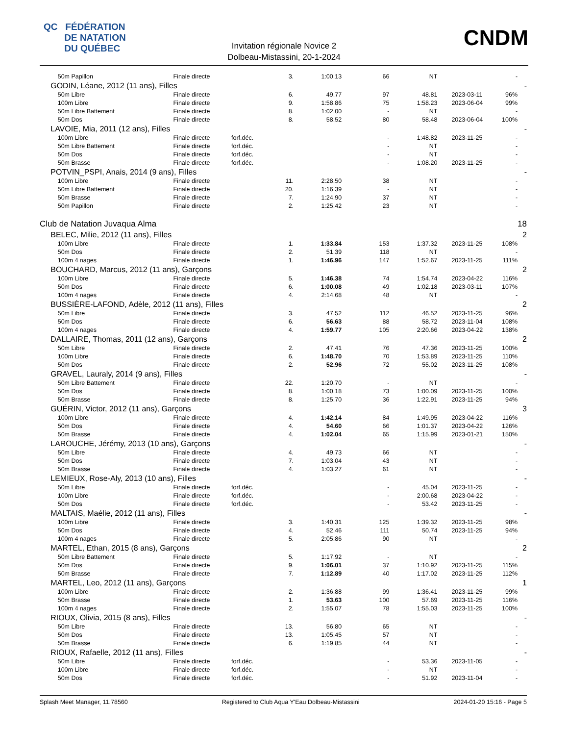QC FÉDÉRATION
DE NATATION
DU QUÉBEC
CNDM
Invitation régionale Novice 2
Dolbeau-Mistassini, 20-1-2024
| | 50m Papillon | Finale directe | 3. | 1:00.13 | 66 | NT | | | - | |
| GODIN, Léane, 2012 (11 ans), Filles | | | | | | | | | | - |
| | 50m Libre | Finale directe | 6. | 49.77 | 97 | 48.81 | | 2023-03-11 | 96% | |
| | 100m Libre | Finale directe | 9. | 1:58.86 | 75 | 1:58.23 | | 2023-06-04 | 99% | |
| | 50m Libre Battement | Finale directe | 8. | 1:02.00 | - | NT | | | - | |
| | 50m Dos | Finale directe | 8. | 58.52 | 80 | 58.48 | | 2023-06-04 | 100% | |
| LAVOIE, Mia, 2011 (12 ans), Filles | | | | | | | | | | - |
| | 100m Libre | Finale directe | forf.déc. | | - | 1:48.82 | | 2023-11-25 | - | |
| | 50m Libre Battement | Finale directe | forf.déc. | | - | NT | | | - | |
| | 50m Dos | Finale directe | forf.déc. | | - | NT | | | - | |
| | 50m Brasse | Finale directe | forf.déc. | | - | 1:08.20 | | 2023-11-25 | - | |
| POTVIN_PSPI, Anais, 2014 (9 ans), Filles | | | | | | | | | | - |
| | 100m Libre | Finale directe | 11. | 2:28.50 | 38 | NT | | | - | |
| | 50m Libre Battement | Finale directe | 20. | 1:16.39 | - | NT | | | - | |
| | 50m Brasse | Finale directe | 7. | 1:24.90 | 37 | NT | | | - | |
| | 50m Papillon | Finale directe | 2. | 1:25.42 | 23 | NT | | | - | |
| Club de Natation Juvaqua Alma | | | | | | | | | | 18 |
| BELEC, Milie, 2012 (11 ans), Filles | | | | | | | | | | 2 |
| | 100m Libre | Finale directe | 1. | 1:33.84 | 153 | 1:37.32 | | 2023-11-25 | 108% | |
| | 50m Dos | Finale directe | 2. | 51.39 | 118 | NT | | | - | |
| | 100m 4 nages | Finale directe | 1. | 1:46.96 | 147 | 1:52.67 | | 2023-11-25 | 111% | |
| BOUCHARD, Marcus, 2012 (11 ans), Garçons | | | | | | | | | | 2 |
| | 100m Libre | Finale directe | 5. | 1:46.38 | 74 | 1:54.74 | | 2023-04-22 | 116% | |
| | 50m Dos | Finale directe | 6. | 1:00.08 | 49 | 1:02.18 | | 2023-03-11 | 107% | |
| | 100m 4 nages | Finale directe | 4. | 2:14.68 | 48 | NT | | | - | |
| BUSSIÈRE-LAFOND, Adèle, 2012 (11 ans), Filles | | | | | | | | | | 2 |
| | 50m Libre | Finale directe | 3. | 47.52 | 112 | 46.52 | | 2023-11-25 | 96% | |
| | 50m Dos | Finale directe | 6. | 56.63 | 88 | 58.72 | | 2023-11-04 | 108% | |
| | 100m 4 nages | Finale directe | 4. | 1:59.77 | 105 | 2:20.66 | | 2023-04-22 | 138% | |
| DALLAIRE, Thomas, 2011 (12 ans), Garçons | | | | | | | | | | 2 |
| | 50m Libre | Finale directe | 2. | 47.41 | 76 | 47.36 | | 2023-11-25 | 100% | |
| | 100m Libre | Finale directe | 6. | 1:48.70 | 70 | 1:53.89 | | 2023-11-25 | 110% | |
| | 50m Dos | Finale directe | 2. | 52.96 | 72 | 55.02 | | 2023-11-25 | 108% | |
| GRAVEL, Lauraly, 2014 (9 ans), Filles | | | | | | | | | | - |
| | 50m Libre Battement | Finale directe | 22. | 1:20.70 | - | NT | | | - | |
| | 50m Dos | Finale directe | 8. | 1:00.18 | 73 | 1:00.09 | | 2023-11-25 | 100% | |
| | 50m Brasse | Finale directe | 8. | 1:25.70 | 36 | 1:22.91 | | 2023-11-25 | 94% | |
| GUÉRIN, Victor, 2012 (11 ans), Garçons | | | | | | | | | | 3 |
| | 100m Libre | Finale directe | 4. | 1:42.14 | 84 | 1:49.95 | | 2023-04-22 | 116% | |
| | 50m Dos | Finale directe | 4. | 54.60 | 66 | 1:01.37 | | 2023-04-22 | 126% | |
| | 50m Brasse | Finale directe | 4. | 1:02.04 | 65 | 1:15.99 | | 2023-01-21 | 150% | |
| LAROUCHE, Jérémy, 2013 (10 ans), Garçons | | | | | | | | | | - |
| | 50m Libre | Finale directe | 4. | 49.73 | 66 | NT | | | - | |
| | 50m Dos | Finale directe | 7. | 1:03.04 | 43 | NT | | | - | |
| | 50m Brasse | Finale directe | 4. | 1:03.27 | 61 | NT | | | - | |
| LEMIEUX, Rose-Aly, 2013 (10 ans), Filles | | | | | | | | | | - |
| | 50m Libre | Finale directe | forf.déc. | | - | 45.04 | | 2023-11-25 | - | |
| | 100m Libre | Finale directe | forf.déc. | | - | 2:00.68 | | 2023-04-22 | - | |
| | 50m Dos | Finale directe | forf.déc. | | - | 53.42 | | 2023-11-25 | - | |
| MALTAIS, Maélie, 2012 (11 ans), Filles | | | | | | | | | | - |
| | 100m Libre | Finale directe | 3. | 1:40.31 | 125 | 1:39.32 | | 2023-11-25 | 98% | |
| | 50m Dos | Finale directe | 4. | 52.46 | 111 | 50.74 | | 2023-11-25 | 94% | |
| | 100m 4 nages | Finale directe | 5. | 2:05.86 | 90 | NT | | | - | |
| MARTEL, Ethan, 2015 (8 ans), Garçons | | | | | | | | | | 2 |
| | 50m Libre Battement | Finale directe | 5. | 1:17.92 | - | NT | | | - | |
| | 50m Dos | Finale directe | 9. | 1:06.01 | 37 | 1:10.92 | | 2023-11-25 | 115% | |
| | 50m Brasse | Finale directe | 7. | 1:12.89 | 40 | 1:17.02 | | 2023-11-25 | 112% | |
| MARTEL, Leo, 2012 (11 ans), Garçons | | | | | | | | | | 1 |
| | 100m Libre | Finale directe | 2. | 1:36.88 | 99 | 1:36.41 | | 2023-11-25 | 99% | |
| | 50m Brasse | Finale directe | 1. | 53.63 | 100 | 57.69 | | 2023-11-25 | 116% | |
| | 100m 4 nages | Finale directe | 2. | 1:55.07 | 78 | 1:55.03 | | 2023-11-25 | 100% | |
| RIOUX, Olivia, 2015 (8 ans), Filles | | | | | | | | | | - |
| | 50m Libre | Finale directe | 13. | 56.80 | 65 | NT | | | - | |
| | 50m Dos | Finale directe | 13. | 1:05.45 | 57 | NT | | | - | |
| | 50m Brasse | Finale directe | 6. | 1:19.85 | 44 | NT | | | - | |
| RIOUX, Rafaelle, 2012 (11 ans), Filles | | | | | | | | | | - |
| | 50m Libre | Finale directe | forf.déc. | | - | 53.36 | | 2023-11-05 | - | |
| | 100m Libre | Finale directe | forf.déc. | | - | NT | | | - | |
| | 50m Dos | Finale directe | forf.déc. | | - | 51.92 | | 2023-11-04 | - | |
Splash Meet Manager, 11.78560 Registered to Club Aqua Y'Eau Dolbeau-Mistassini 2024-01-20 15:16 - Page 5